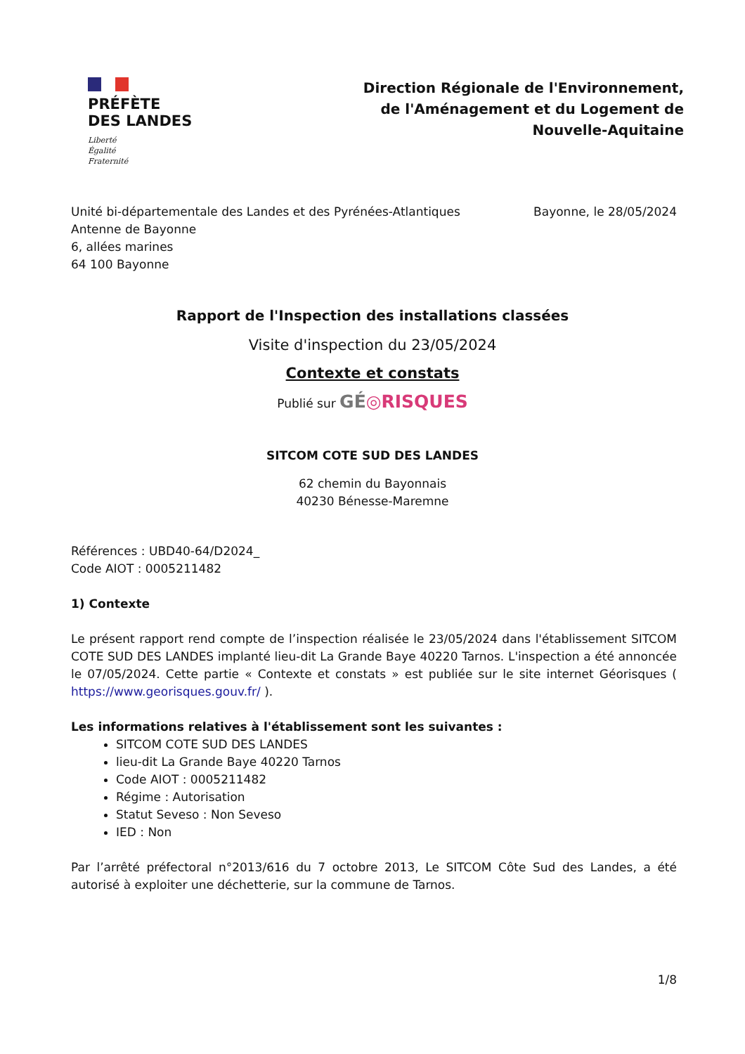PRÉFÈTE
DES LANDES
Liberté
Égalité
Fraternité
Direction Régionale de l'Environnement,
de l'Aménagement et du Logement de
Nouvelle-Aquitaine
Unité bi-départementale des Landes et des Pyrénées-Atlantiques
Antenne de Bayonne
6, allées marines
64 100 Bayonne
Bayonne, le 28/05/2024
Rapport de l'Inspection des installations classées
Visite d'inspection du 23/05/2024
Contexte et constats
Publié sur GÉ◎RISQUES
SITCOM COTE SUD DES LANDES
62 chemin du Bayonnais
40230 Bénesse-Maremne
Références : UBD40-64/D2024_
Code AIOT : 0005211482
1) Contexte
Le présent rapport rend compte de l’inspection réalisée le 23/05/2024 dans l'établissement SITCOM COTE SUD DES LANDES implanté lieu-dit La Grande Baye 40220 Tarnos. L'inspection a été annoncée le 07/05/2024. Cette partie « Contexte et constats » est publiée sur le site internet Géorisques ( https://www.georisques.gouv.fr/ ).
Les informations relatives à l'établissement sont les suivantes :
SITCOM COTE SUD DES LANDES
lieu-dit La Grande Baye 40220 Tarnos
Code AIOT : 0005211482
Régime : Autorisation
Statut Seveso : Non Seveso
IED : Non
Par l’arrêté préfectoral n°2013/616 du 7 octobre 2013, Le SITCOM Côte Sud des Landes, a été autorisé à exploiter une déchetterie, sur la commune de Tarnos.
1/8